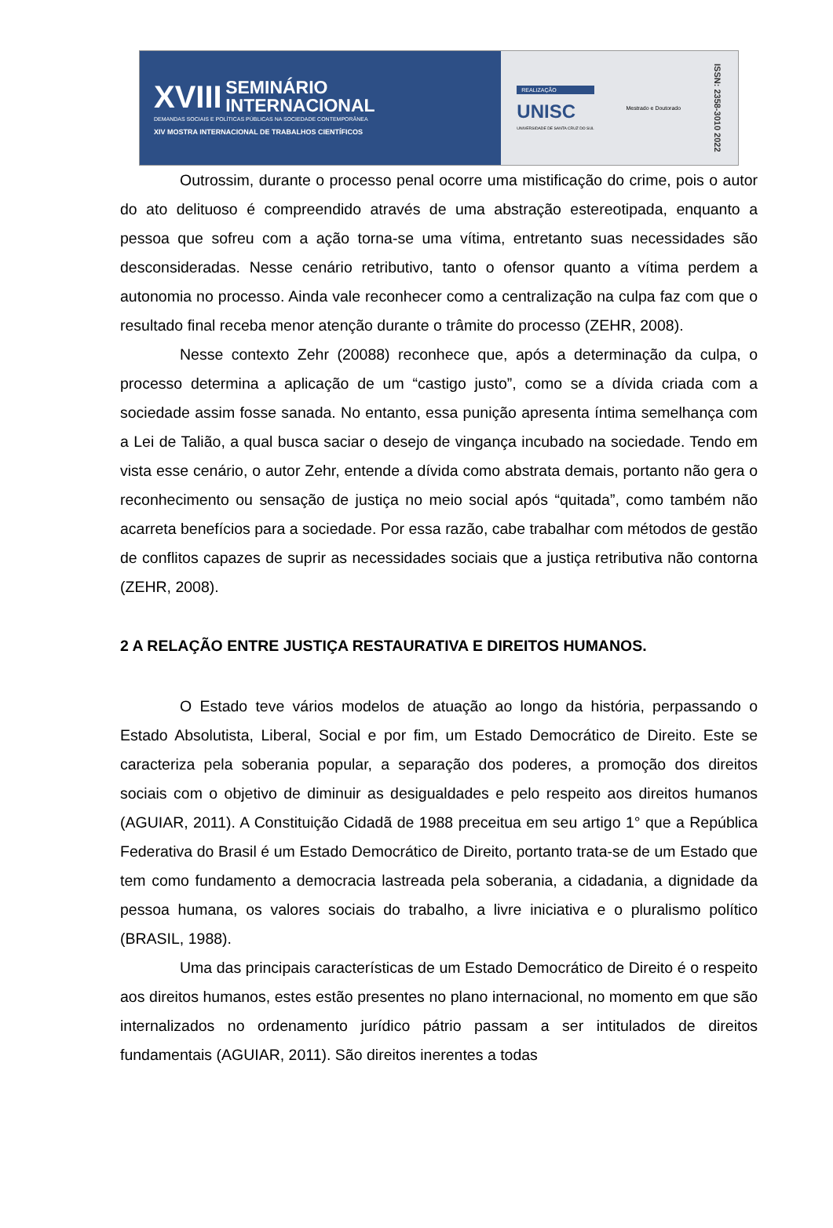XVIII SEMINÁRIO
INTERNACIONAL
DEMANDAS SOCIAIS E POLÍTICAS PÚBLICAS NA SOCIEDADE CONTEMPORÂNEA
XIV MOSTRA INTERNACIONAL DE TRABALHOS CIENTÍFICOS
REALIZAÇÃO
UNISC
UNIVERSIDADE DE SANTA CRUZ DO SUL
Mestrado e Doutorado
ISSN: 2358-3010 2022
Outrossim, durante o processo penal ocorre uma mistificação do crime, pois o autor do ato delituoso é compreendido através de uma abstração estereotipada, enquanto a pessoa que sofreu com a ação torna-se uma vítima, entretanto suas necessidades são desconsideradas. Nesse cenário retributivo, tanto o ofensor quanto a vítima perdem a autonomia no processo. Ainda vale reconhecer como a centralização na culpa faz com que o resultado final receba menor atenção durante o trâmite do processo (ZEHR, 2008).
Nesse contexto Zehr (20088) reconhece que, após a determinação da culpa, o processo determina a aplicação de um “castigo justo”, como se a dívida criada com a sociedade assim fosse sanada. No entanto, essa punição apresenta íntima semelhança com a Lei de Talião, a qual busca saciar o desejo de vingança incubado na sociedade. Tendo em vista esse cenário, o autor Zehr, entende a dívida como abstrata demais, portanto não gera o reconhecimento ou sensação de justiça no meio social após “quitada”, como também não acarreta benefícios para a sociedade. Por essa razão, cabe trabalhar com métodos de gestão de conflitos capazes de suprir as necessidades sociais que a justiça retributiva não contorna (ZEHR, 2008).
2 A RELAÇÃO ENTRE JUSTIÇA RESTAURATIVA E DIREITOS HUMANOS.
O Estado teve vários modelos de atuação ao longo da história, perpassando o Estado Absolutista, Liberal, Social e por fim, um Estado Democrático de Direito. Este se caracteriza pela soberania popular, a separação dos poderes, a promoção dos direitos sociais com o objetivo de diminuir as desigualdades e pelo respeito aos direitos humanos (AGUIAR, 2011). A Constituição Cidadã de 1988 preceitua em seu artigo 1° que a República Federativa do Brasil é um Estado Democrático de Direito, portanto trata-se de um Estado que tem como fundamento a democracia lastreada pela soberania, a cidadania, a dignidade da pessoa humana, os valores sociais do trabalho, a livre iniciativa e o pluralismo político (BRASIL, 1988).
Uma das principais características de um Estado Democrático de Direito é o respeito aos direitos humanos, estes estão presentes no plano internacional, no momento em que são internalizados no ordenamento jurídico pátrio passam a ser intitulados de direitos fundamentais (AGUIAR, 2011). São direitos inerentes a todas